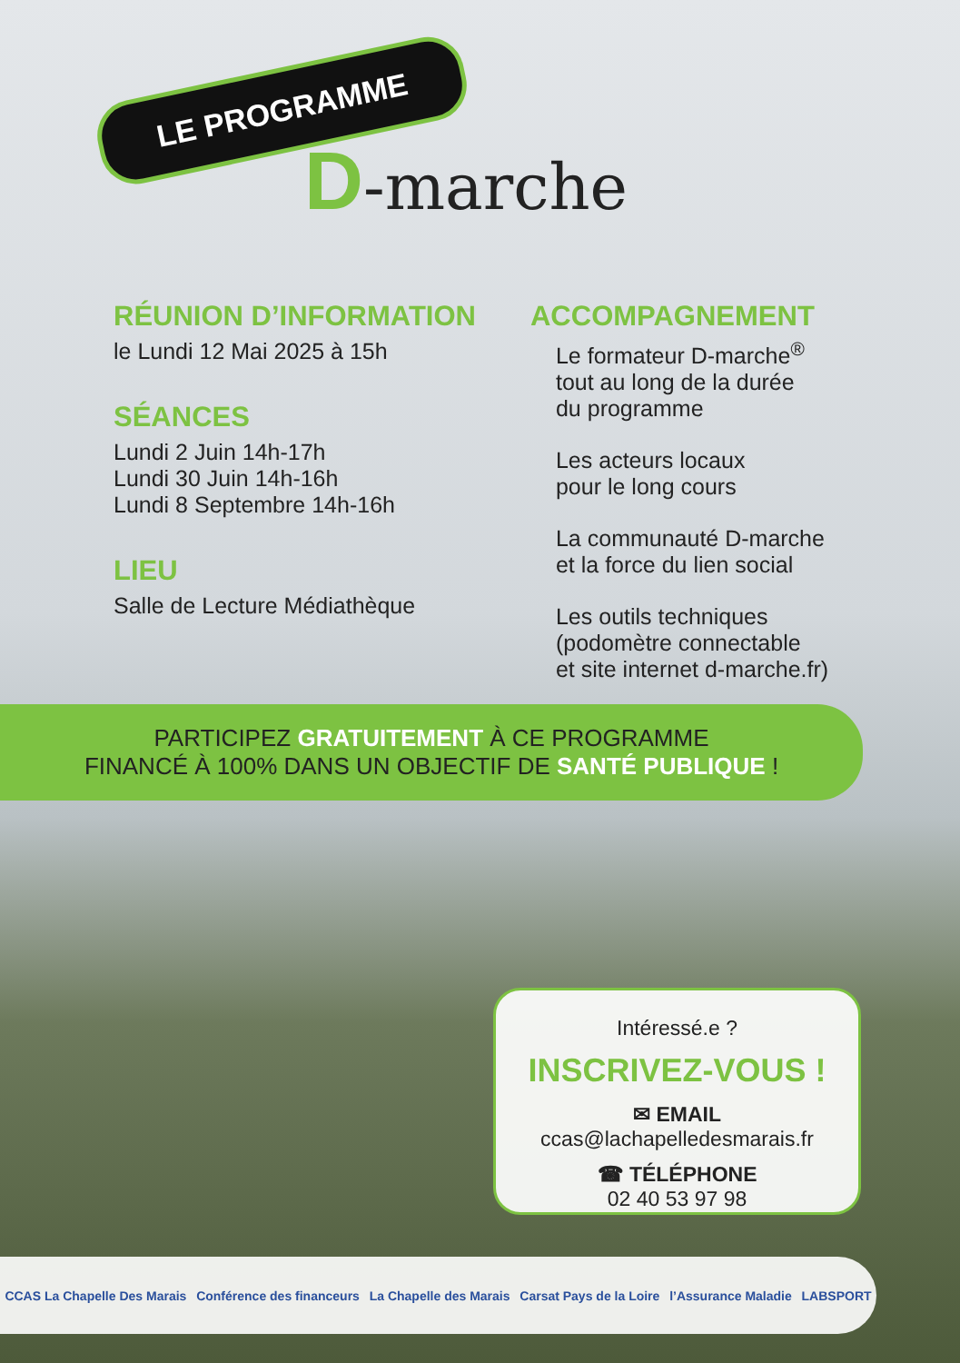LE PROGRAMME
D-marche
RÉUNION D’INFORMATION
le Lundi 12 Mai 2025 à 15h
SÉANCES
Lundi 2 Juin 14h-17h
Lundi 30 Juin 14h-16h
Lundi 8 Septembre 14h-16h
LIEU
Salle de Lecture Médiathèque
ACCOMPAGNEMENT
Le formateur D-marche<sup>®</sup>
tout au long de la durée
du programme
Les acteurs locaux
pour le long cours
La communauté D-marche
et la force du lien social
Les outils techniques
(podomètre connectable
et site internet d-marche.fr)
PARTICIPEZ GRATUITEMENT À CE PROGRAMME
FINANCÉ À 100% DANS UN OBJECTIF DE SANTÉ PUBLIQUE !
Intéressé.e ?
INSCRIVEZ-VOUS !
✉ EMAIL
ccas@lachapelledesmarais.fr
☎ TÉLÉPHONE
02 40 53 97 98
CCAS La Chapelle Des Marais Conférence des financeurs La Chapelle des Marais Carsat Pays de la Loire l’Assurance Maladie LABSPORT